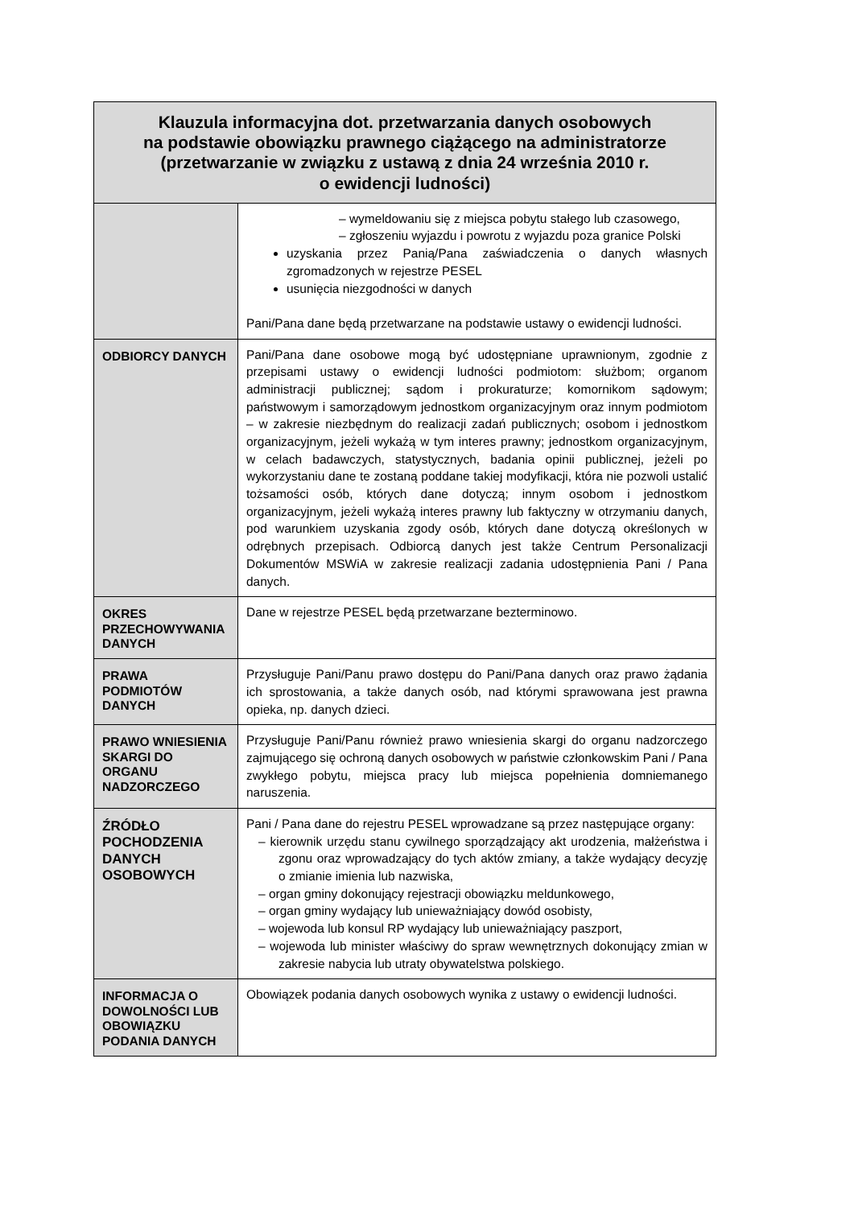| Klauzula informacyjna dot. przetwarzania danych osobowych na podstawie obowiązku prawnego ciążącego na administratorze (przetwarzanie w związku z ustawą z dnia 24 września 2010 r. o ewidencji ludności) | |
| --- | --- |
| | – wymeldowaniu się z miejsca pobytu stałego lub czasowego, – zgłoszeniu wyjazdu i powrotu z wyjazdu poza granice Polski uzyskania przez Panią/Pana zaświadczenia o danych własnych zgromadzonych w rejestrze PESEL usunięcia niezgodności w danych Pani/Pana dane będą przetwarzane na podstawie ustawy o ewidencji ludności. |
| ODBIORCY DANYCH | Pani/Pana dane osobowe mogą być udostępniane uprawnionym, zgodnie z przepisami ustawy o ewidencji ludności podmiotom: służbom; organom administracji publicznej; sądom i prokuraturze; komornikom sądowym; państwowym i samorządowym jednostkom organizacyjnym oraz innym podmiotom – w zakresie niezbędnym do realizacji zadań publicznych; osobom i jednostkom organizacyjnym, jeżeli wykażą w tym interes prawny; jednostkom organizacyjnym, w celach badawczych, statystycznych, badania opinii publicznej, jeżeli po wykorzystaniu dane te zostaną poddane takiej modyfikacji, która nie pozwoli ustalić tożsamości osób, których dane dotyczą; innym osobom i jednostkom organizacyjnym, jeżeli wykażą interes prawny lub faktyczny w otrzymaniu danych, pod warunkiem uzyskania zgody osób, których dane dotyczą określonych w odrębnych przepisach. Odbiorcą danych jest także Centrum Personalizacji Dokumentów MSWiA w zakresie realizacji zadania udostępnienia Pani / Pana danych. |
| OKRES PRZECHOWYWANIA DANYCH | Dane w rejestrze PESEL będą przetwarzane bezterminowo. |
| PRAWA PODMIOTÓW DANYCH | Przysługuje Pani/Panu prawo dostępu do Pani/Pana danych oraz prawo żądania ich sprostowania, a także danych osób, nad którymi sprawowana jest prawna opieka, np. danych dzieci. |
| PRAWO WNIESIENIA SKARGI DO ORGANU NADZORCZEGO | Przysługuje Pani/Panu również prawo wniesienia skargi do organu nadzorczego zajmującego się ochroną danych osobowych w państwie członkowskim Pani / Pana zwykłego pobytu, miejsca pracy lub miejsca popełnienia domniemanego naruszenia. |
| ŹRÓDŁO POCHODZENIA DANYCH OSOBOWYCH | Pani / Pana dane do rejestru PESEL wprowadzane są przez następujące organy: – kierownik urzędu stanu cywilnego sporządzający akt urodzenia, małżeństwa i zgonu oraz wprowadzający do tych aktów zmiany, a także wydający decyzję o zmianie imienia lub nazwiska, – organ gminy dokonujący rejestracji obowiązku meldunkowego, – organ gminy wydający lub unieważniający dowód osobisty, – wojewoda lub konsul RP wydający lub unieważniający paszport, – wojewoda lub minister właściwy do spraw wewnętrznych dokonujący zmian w zakresie nabycia lub utraty obywatelstwa polskiego. |
| INFORMACJA O DOWOLNOŚCI LUB OBOWIĄZKU PODANIA DANYCH | Obowiązek podania danych osobowych wynika z ustawy o ewidencji ludności. |